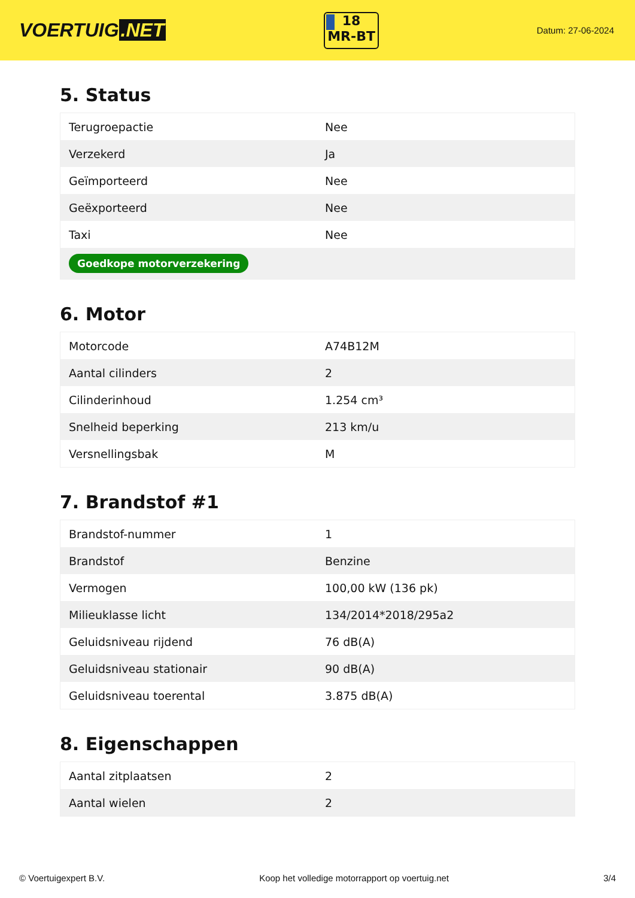VOERTUIG.NET
18
MR-BT
Datum: 27-06-2024
5. Status
| Terugroepactie | Nee |
| Verzekerd | Ja |
| Geïmporteerd | Nee |
| Geëxporteerd | Nee |
| Taxi | Nee |
| Goedkope motorverzekering | |
6. Motor
| Motorcode | A74B12M |
| Aantal cilinders | 2 |
| Cilinderinhoud | 1.254 cm³ |
| Snelheid beperking | 213 km/u |
| Versnellingsbak | M |
7. Brandstof #1
| Brandstof-nummer | 1 |
| Brandstof | Benzine |
| Vermogen | 100,00 kW (136 pk) |
| Milieuklasse licht | 134/2014*2018/295a2 |
| Geluidsniveau rijdend | 76 dB(A) |
| Geluidsniveau stationair | 90 dB(A) |
| Geluidsniveau toerental | 3.875 dB(A) |
8. Eigenschappen
| Aantal zitplaatsen | 2 |
| Aantal wielen | 2 |
© Voertuigexpert B.V. Koop het volledige motorrapport op voertuig.net 3/4